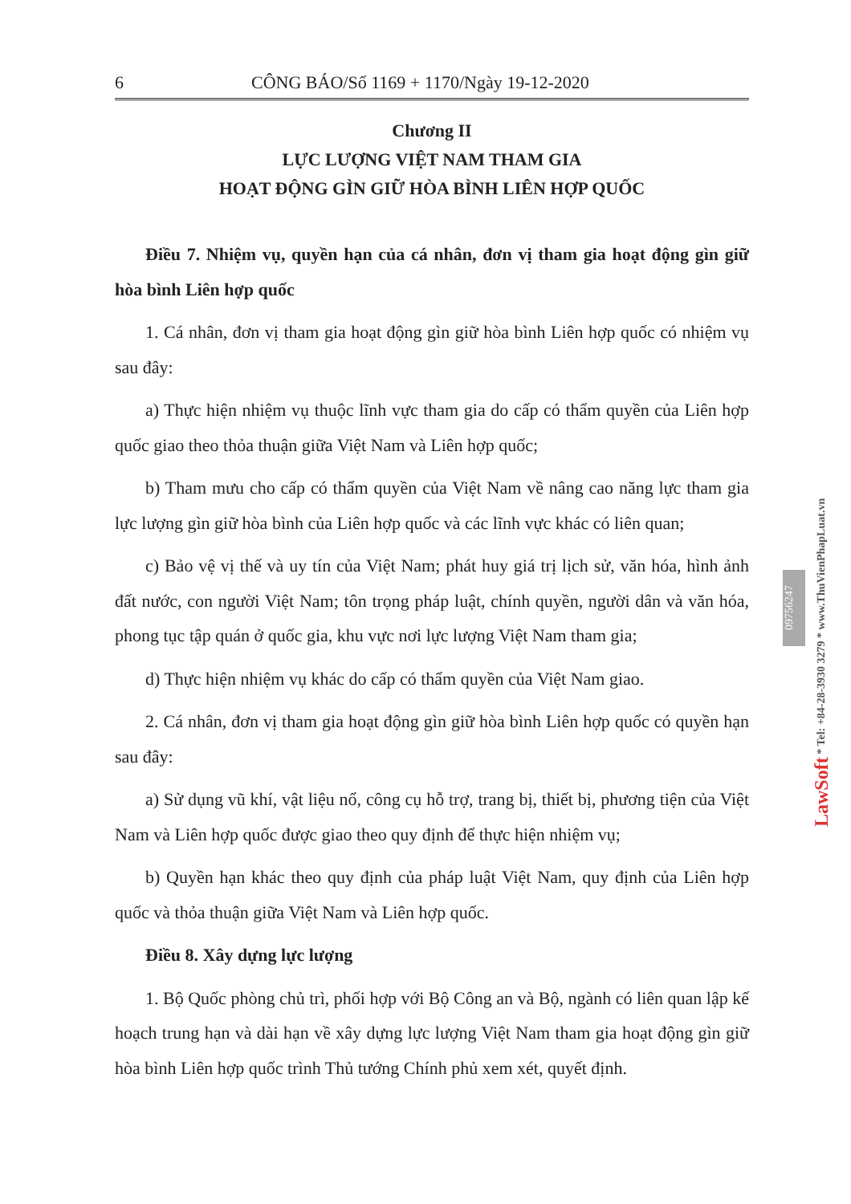6 CÔNG BÁO/Số 1169 + 1170/Ngày 19-12-2020
Chương II
LỰC LƯỢNG VIỆT NAM THAM GIA
HOẠT ĐỘNG GÌN GIỮ HÒA BÌNH LIÊN HỢP QUỐC
Điều 7. Nhiệm vụ, quyền hạn của cá nhân, đơn vị tham gia hoạt động gìn giữ hòa bình Liên hợp quốc
1. Cá nhân, đơn vị tham gia hoạt động gìn giữ hòa bình Liên hợp quốc có nhiệm vụ sau đây:
a) Thực hiện nhiệm vụ thuộc lĩnh vực tham gia do cấp có thẩm quyền của Liên hợp quốc giao theo thỏa thuận giữa Việt Nam và Liên hợp quốc;
b) Tham mưu cho cấp có thẩm quyền của Việt Nam về nâng cao năng lực tham gia lực lượng gìn giữ hòa bình của Liên hợp quốc và các lĩnh vực khác có liên quan;
c) Bảo vệ vị thế và uy tín của Việt Nam; phát huy giá trị lịch sử, văn hóa, hình ảnh đất nước, con người Việt Nam; tôn trọng pháp luật, chính quyền, người dân và văn hóa, phong tục tập quán ở quốc gia, khu vực nơi lực lượng Việt Nam tham gia;
d) Thực hiện nhiệm vụ khác do cấp có thẩm quyền của Việt Nam giao.
2. Cá nhân, đơn vị tham gia hoạt động gìn giữ hòa bình Liên hợp quốc có quyền hạn sau đây:
a) Sử dụng vũ khí, vật liệu nổ, công cụ hỗ trợ, trang bị, thiết bị, phương tiện của Việt Nam và Liên hợp quốc được giao theo quy định để thực hiện nhiệm vụ;
b) Quyền hạn khác theo quy định của pháp luật Việt Nam, quy định của Liên hợp quốc và thỏa thuận giữa Việt Nam và Liên hợp quốc.
Điều 8. Xây dựng lực lượng
1. Bộ Quốc phòng chủ trì, phối hợp với Bộ Công an và Bộ, ngành có liên quan lập kế hoạch trung hạn và dài hạn về xây dựng lực lượng Việt Nam tham gia hoạt động gìn giữ hòa bình Liên hợp quốc trình Thủ tướng Chính phủ xem xét, quyết định.
09756247
LawSoft * Tel: +84-28-3930 3279 * www.ThuVienPhapLuat.vn